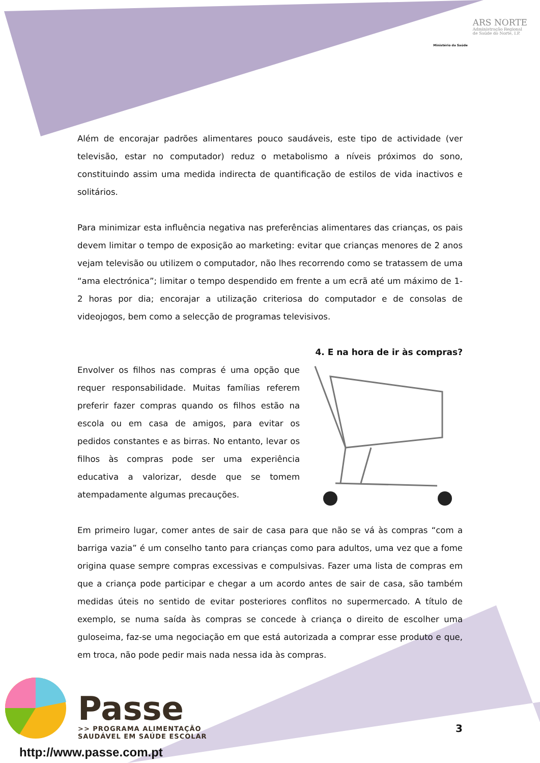Ministério da Saúde
ARS NORTE
Administração Regional
de Saúde do Norte, I.P.
Além de encorajar padrões alimentares pouco saudáveis, este tipo de actividade (ver televisão, estar no computador) reduz o metabolismo a níveis próximos do sono, constituindo assim uma medida indirecta de quantificação de estilos de vida inactivos e solitários.
Para minimizar esta influência negativa nas preferências alimentares das crianças, os pais devem limitar o tempo de exposição ao marketing: evitar que crianças menores de 2 anos vejam televisão ou utilizem o computador, não lhes recorrendo como se tratassem de uma “ama electrónica”; limitar o tempo despendido em frente a um ecrã até um máximo de 1-2 horas por dia; encorajar a utilização criteriosa do computador e de consolas de videojogos, bem como a selecção de programas televisivos.
4. E na hora de ir às compras?
Envolver os filhos nas compras é uma opção que requer responsabilidade. Muitas famílias referem preferir fazer compras quando os filhos estão na escola ou em casa de amigos, para evitar os pedidos constantes e as birras. No entanto, levar os filhos às compras pode ser uma experiência educativa a valorizar, desde que se tomem atempadamente algumas precauções.
Em primeiro lugar, comer antes de sair de casa para que não se vá às compras “com a barriga vazia” é um conselho tanto para crianças como para adultos, uma vez que a fome origina quase sempre compras excessivas e compulsivas. Fazer uma lista de compras em que a criança pode participar e chegar a um acordo antes de sair de casa, são também medidas úteis no sentido de evitar posteriores conflitos no supermercado. A título de exemplo, se numa saída às compras se concede à criança o direito de escolher uma guloseima, faz-se uma negociação em que está autorizada a comprar esse produto e que, em troca, não pode pedir mais nada nessa ida às compras.
Passe
>> PROGRAMA ALIMENTAÇÃO
SAUDÁVEL EM SAÚDE ESCOLAR
http://www.passe.com.pt
3